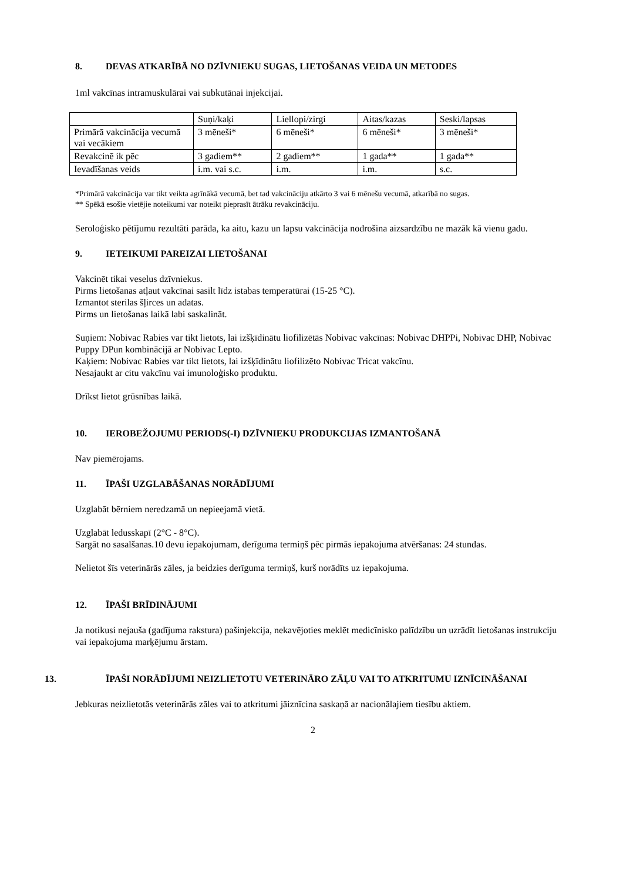8. DEVAS ATKARĪBĀ NO DZĪVNIEKU SUGAS, LIETOŠANAS VEIDA UN METODES
1ml vakcīnas intramuskulārai vai subkutānai injekcijai.
| | Suņi/kaķi | Liellopi/zirgi | Aitas/kazas | Seski/lapsas |
| Primārā vakcinācija vecumā vai vecākiem | 3 mēneši* | 6 mēneši* | 6 mēneši* | 3 mēneši* |
| Revakcinē ik pēc | 3 gadiem** | 2 gadiem** | 1 gada** | 1 gada** |
| Ievadīšanas veids | i.m. vai s.c. | i.m. | i.m. | s.c. |
*Primārā vakcinācija var tikt veikta agrīnākā vecumā, bet tad vakcināciju atkārto 3 vai 6 mēnešu vecumā, atkarībā no sugas.
** Spēkā esošie vietējie noteikumi var noteikt pieprasīt ātrāku revakcināciju.
Seroloģisko pētījumu rezultāti parāda, ka aitu, kazu un lapsu vakcinācija nodrošina aizsardzību ne mazāk kā vienu gadu.
9. IETEIKUMI PAREIZAI LIETOŠANAI
Vakcinēt tikai veselus dzīvniekus.
Pirms lietošanas atļaut vakcīnai sasilt līdz istabas temperatūrai (15-25 °C).
Izmantot sterilas šļirces un adatas.
Pirms un lietošanas laikā labi saskalināt.
Suņiem: Nobivac Rabies var tikt lietots, lai izšķīdinātu liofilizētās Nobivac vakcīnas: Nobivac DHPPi, Nobivac DHP, Nobivac Puppy DPun kombinācijā ar Nobivac Lepto.
Kaķiem: Nobivac Rabies var tikt lietots, lai izšķīdinātu liofilizēto Nobivac Tricat vakcīnu.
Nesajaukt ar citu vakcīnu vai imunoloģisko produktu.
Drīkst lietot grūsnības laikā.
10. IEROBEŽOJUMU PERIODS(-I) DZĪVNIEKU PRODUKCIJAS IZMANTOŠANĀ
Nav piemērojams.
11. ĪPAŠI UZGLABĀŠANAS NORĀDĪJUMI
Uzglabāt bērniem neredzamā un nepieejamā vietā.
Uzglabāt ledusskapī (2°C - 8°C).
Sargāt no sasalšanas.10 devu iepakojumam, derīguma termiņš pēc pirmās iepakojuma atvēršanas: 24 stundas.
Nelietot šīs veterinārās zāles, ja beidzies derīguma termiņš, kurš norādīts uz iepakojuma.
12. ĪPAŠI BRĪDINĀJUMI
Ja notikusi nejauša (gadījuma rakstura) pašinjekcija, nekavējoties meklēt medicīnisko palīdzību un uzrādīt lietošanas instrukciju vai iepakojuma marķējumu ārstam.
13. ĪPAŠI NORĀDĪJUMI NEIZLIETOTU VETERINĀRO ZĀĻU VAI TO ATKRITUMU IZNĪCINĀŠANAI
Jebkuras neizlietotās veterinārās zāles vai to atkritumi jāiznīcina saskaņā ar nacionālajiem tiesību aktiem.
2